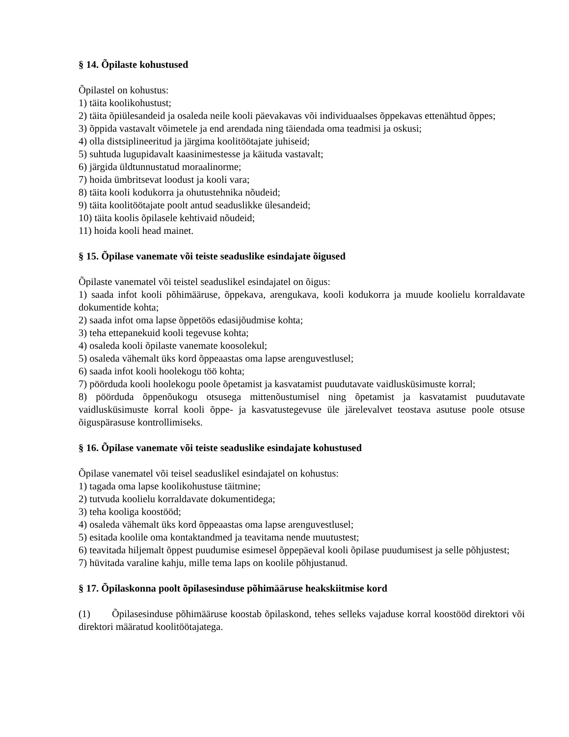§ 14. Õpilaste kohustused
Õpilastel on kohustus:
1) täita koolikohustust;
2) täita õpiülesandeid ja osaleda neile kooli päevakavas või individuaalses õppekavas ettenähtud õppes;
3) õppida vastavalt võimetele ja end arendada ning täiendada oma teadmisi ja oskusi;
4) olla distsiplineeritud ja järgima koolitöötajate juhiseid;
5) suhtuda lugupidavalt kaasinimestesse ja käituda vastavalt;
6) järgida üldtunnustatud moraalinorme;
7) hoida ümbritsevat loodust ja kooli vara;
8) täita kooli kodukorra ja ohutustehnika nõudeid;
9) täita koolitöötajate poolt antud seaduslikke ülesandeid;
10) täita koolis õpilasele kehtivaid nõudeid;
11) hoida kooli head mainet.
§ 15. Õpilase vanemate või teiste seaduslike esindajate õigused
Õpilaste vanematel või teistel seaduslikel esindajatel on õigus:
1) saada infot kooli põhimääruse, õppekava, arengukava, kooli kodukorra ja muude koolielu korraldavate dokumentide kohta;
2) saada infot oma lapse õppetöös edasijõudmise kohta;
3) teha ettepanekuid kooli tegevuse kohta;
4) osaleda kooli õpilaste vanemate koosolekul;
5) osaleda vähemalt üks kord õppeaastas oma lapse arenguvestlusel;
6) saada infot kooli hoolekogu töö kohta;
7) pöörduda kooli hoolekogu poole õpetamist ja kasvatamist puudutavate vaidlusküsimuste korral;
8) pöörduda õppenõukogu otsusega mittenõustumisel ning õpetamist ja kasvatamist puudutavate vaidlusküsimuste korral kooli õppe- ja kasvatustegevuse üle järelevalvet teostava asutuse poole otsuse õiguspärasuse kontrollimiseks.
§ 16. Õpilase vanemate või teiste seaduslike esindajate kohustused
Õpilase vanematel või teisel seaduslikel esindajatel on kohustus:
1) tagada oma lapse koolikohustuse täitmine;
2) tutvuda koolielu korraldavate dokumentidega;
3) teha kooliga koostööd;
4) osaleda vähemalt üks kord õppeaastas oma lapse arenguvestlusel;
5) esitada koolile oma kontaktandmed ja teavitama nende muutustest;
6) teavitada hiljemalt õppest puudumise esimesel õppepäeval kooli õpilase puudumisest ja selle põhjustest;
7) hüvitada varaline kahju, mille tema laps on koolile põhjustanud.
§ 17. Õpilaskonna poolt õpilasesinduse põhimääruse heakskiitmise kord
(1) Õpilasesinduse põhimääruse koostab õpilaskond, tehes selleks vajaduse korral koostööd direktori või direktori määratud koolitöötajatega.